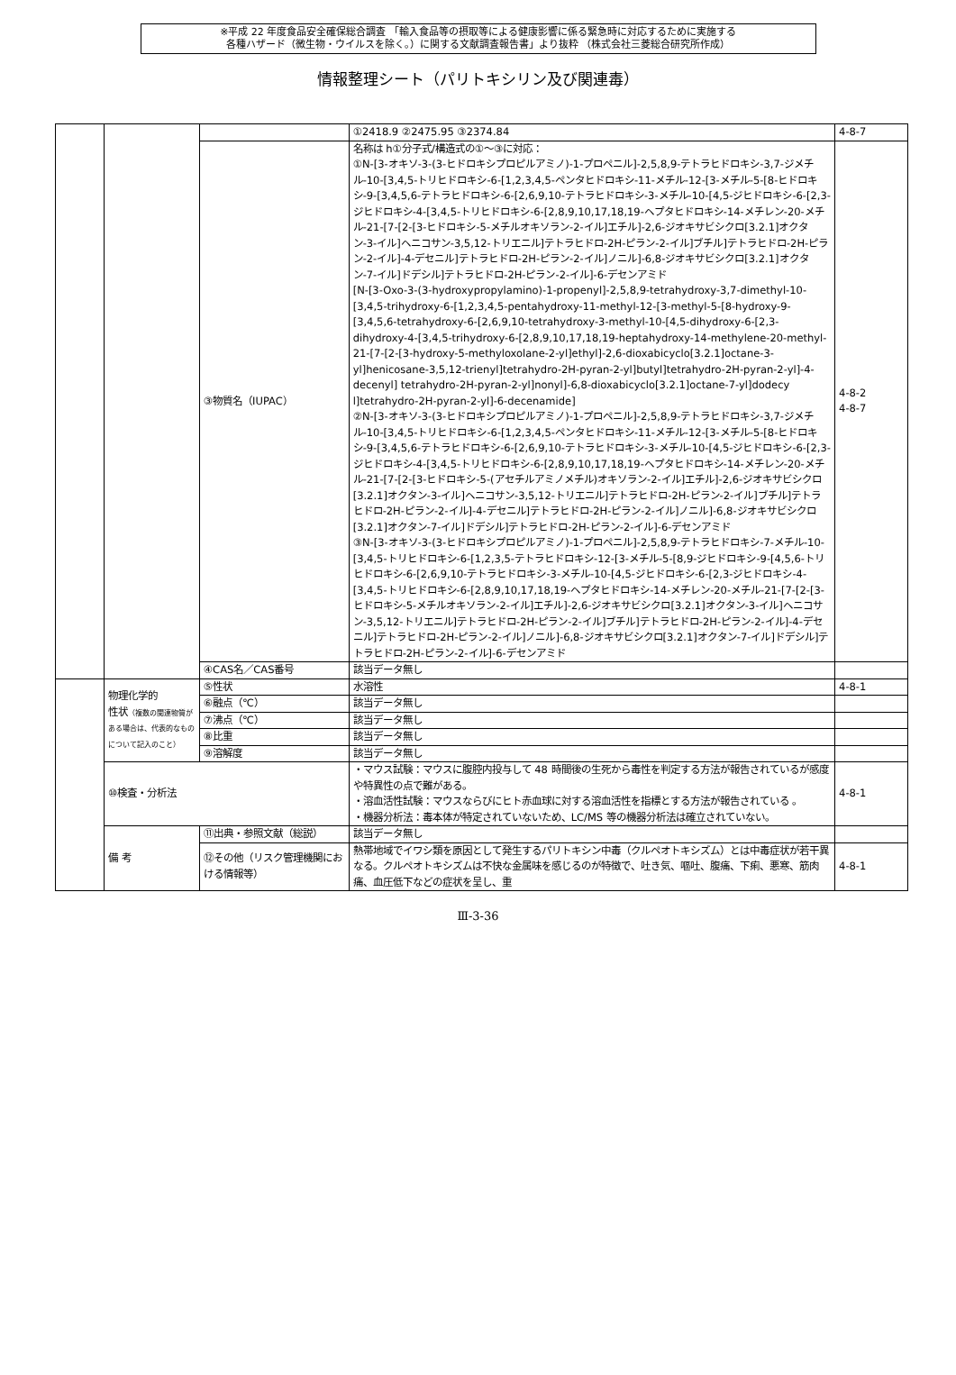※平成 22 年度食品安全確保総合調査 「輸入食品等の摂取等による健康影響に係る緊急時に対応するために実施する
各種ハザード（微生物・ウイルスを除く。）に関する文献調査報告書」より抜粋 （株式会社三菱総合研究所作成）
情報整理シート（パリトキシリン及び関連毒）
| | | | ①2418.9 ②2475.95 ③2374.84 | 4-8-7 |
| | | ③物質名（IUPAC） | 名称は h①分子式/構造式の①～③に対応： ①N-[3-オキソ-3-(3-ヒドロキシプロピルアミノ)-1-プロペニル]-2,5,8,9-テトラヒドロキシ-3,7-ジメチル-10-[3,4,5-トリヒドロキシ-6-[1,2,3,4,5-ペンタヒドロキシ-11-メチル-12-[3-メチル-5-[8-ヒドロキシ-9-[3,4,5,6-テトラヒドロキシ-6-[2,6,9,10-テトラヒドロキシ-3-メチル-10-[4,5-ジヒドロキシ-6-[2,3-ジヒドロキシ-4-[3,4,5-トリヒドロキシ-6-[2,8,9,10,17,18,19-ヘプタヒドロキシ-14-メチレン-20-メチル-21-[7-[2-[3-ヒドロキシ-5-メチルオキソラン-2-イル]エチル]-2,6-ジオキサビシクロ[3.2.1]オクタン-3-イル]ヘニコサン-3,5,12-トリエニル]テトラヒドロ-2H-ピラン-2-イル]ブチル]テトラヒドロ-2H-ピラン-2-イル]-4-デセニル]テトラヒドロ-2H-ピラン-2-イル]ノニル]-6,8-ジオキサビシクロ[3.2.1]オクタン-7-イル]ドデシル]テトラヒドロ-2H-ピラン-2-イル]-6-デセンアミド [N-[3-Oxo-3-(3-hydroxypropylamino)-1-propenyl]-2,5,8,9-tetrahydroxy-3,7-dimethyl-10-[3,4,5-trihydroxy-6-[1,2,3,4,5-pentahydroxy-11-methyl-12-[3-methyl-5-[8-hydroxy-9-[3,4,5,6-tetrahydroxy-6-[2,6,9,10-tetrahydroxy-3-methyl-10-[4,5-dihydroxy-6-[2,3-dihydroxy-4-[3,4,5-trihydroxy-6-[2,8,9,10,17,18,19-heptahydroxy-14-methylene-20-methyl-21-[7-[2-[3-hydroxy-5-methyloxolane-2-yl]ethyl]-2,6-dioxabicyclo[3.2.1]octane-3-yl]henicosane-3,5,12-trienyl]tetrahydro-2H-pyran-2-yl]butyl]tetrahydro-2H-pyran-2-yl]-4-decenyl] tetrahydro-2H-pyran-2-yl]nonyl]-6,8-dioxabicyclo[3.2.1]octane-7-yl]dodecy l]tetrahydro-2H-pyran-2-yl]-6-decenamide] ②N-[3-オキソ-3-(3-ヒドロキシプロピルアミノ)-1-プロペニル]-2,5,8,9-テトラヒドロキシ-3,7-ジメチル-10-[3,4,5-トリヒドロキシ-6-[1,2,3,4,5-ペンタヒドロキシ-11-メチル-12-[3-メチル-5-[8-ヒドロキシ-9-[3,4,5,6-テトラヒドロキシ-6-[2,6,9,10-テトラヒドロキシ-3-メチル-10-[4,5-ジヒドロキシ-6-[2,3-ジヒドロキシ-4-[3,4,5-トリヒドロキシ-6-[2,8,9,10,17,18,19-ヘプタヒドロキシ-14-メチレン-20-メチル-21-[7-[2-[3-ヒドロキシ-5-(アセチルアミノメチル)オキソラン-2-イル]エチル]-2,6-ジオキサビシクロ[3.2.1]オクタン-3-イル]ヘニコサン-3,5,12-トリエニル]テトラヒドロ-2H-ピラン-2-イル]ブチル]テトラヒドロ-2H-ピラン-2-イル]-4-デセニル]テトラヒドロ-2H-ピラン-2-イル]ノニル]-6,8-ジオキサビシクロ[3.2.1]オクタン-7-イル]ドデシル]テトラヒドロ-2H-ピラン-2-イル]-6-デセンアミド ③N-[3-オキソ-3-(3-ヒドロキシプロピルアミノ)-1-プロペニル]-2,5,8,9-テトラヒドロキシ-7-メチル-10-[3,4,5-トリヒドロキシ-6-[1,2,3,5-テトラヒドロキシ-12-[3-メチル-5-[8,9-ジヒドロキシ-9-[4,5,6-トリヒドロキシ-6-[2,6,9,10-テトラヒドロキシ-3-メチル-10-[4,5-ジヒドロキシ-6-[2,3-ジヒドロキシ-4-[3,4,5-トリヒドロキシ-6-[2,8,9,10,17,18,19-ヘプタヒドロキシ-14-メチレン-20-メチル-21-[7-[2-[3-ヒドロキシ-5-メチルオキソラン-2-イル]エチル]-2,6-ジオキサビシクロ[3.2.1]オクタン-3-イル]ヘニコサン-3,5,12-トリエニル]テトラヒドロ-2H-ピラン-2-イル]ブチル]テトラヒドロ-2H-ピラン-2-イル]-4-デセニル]テトラヒドロ-2H-ピラン-2-イル]ノニル]-6,8-ジオキサビシクロ[3.2.1]オクタン-7-イル]ドデシル]テトラヒドロ-2H-ピラン-2-イル]-6-デセンアミド | 4-8-2 4-8-7 |
| | | ④CAS名／CAS番号 | 該当データ無し | |
| | 物理化学的 性状 （複数の関連物質がある場合は、代表的なものについて記入のこと） | ⑤性状 | 水溶性 | 4-8-1 |
| | | ⑥融点（℃） | 該当データ無し | |
| | | ⑦沸点（℃） | 該当データ無し | |
| | | ⑧比重 | 該当データ無し | |
| | | ⑨溶解度 | 該当データ無し | |
| | ⑩検査・分析法 | | ・マウス試験：マウスに腹腔内投与して 48 時間後の生死から毒性を判定する方法が報告されているが感度や特異性の点で難がある。 ・溶血活性試験：マウスならびにヒト赤血球に対する溶血活性を指標とする方法が報告されている 。 ・機器分析法：毒本体が特定されていないため、LC/MS 等の機器分析法は確立されていない。 | 4-8-1 |
| | 備 考 | ⑪出典・参照文献（総説） | 該当データ無し | |
| | | ⑫その他（リスク管理機関における情報等） | 熱帯地域でイワシ類を原因として発生するパリトキシン中毒（クルペオトキシズム）とは中毒症状が若干異なる。クルペオトキシズムは不快な金属味を感じるのが特徴で、吐き気、嘔吐、腹痛、下痢、悪寒、筋肉痛、血圧低下などの症状を呈し、重 | 4-8-1 |
Ⅲ-3-36